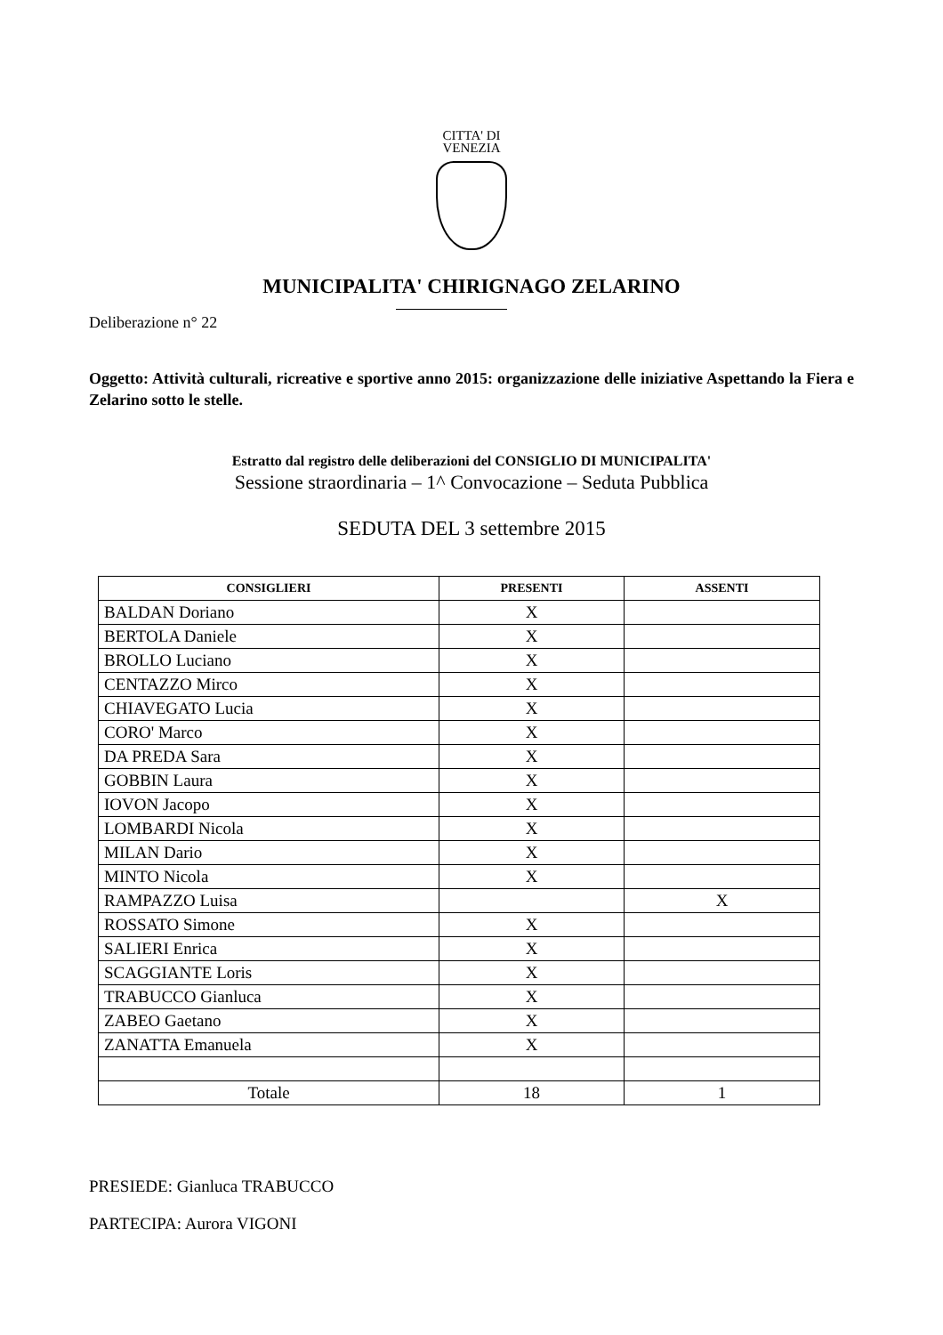CITTA' DI
VENEZIA
MUNICIPALITA' CHIRIGNAGO ZELARINO
Deliberazione n° 22
Oggetto: Attività culturali, ricreative e sportive anno 2015: organizzazione delle iniziative Aspettando la Fiera e Zelarino sotto le stelle.
Estratto dal registro delle deliberazioni del CONSIGLIO DI MUNICIPALITA'
Sessione straordinaria – 1^ Convocazione – Seduta Pubblica
SEDUTA DEL 3 settembre 2015
| CONSIGLIERI | PRESENTI | ASSENTI |
| --- | --- | --- |
| BALDAN Doriano | X | |
| BERTOLA Daniele | X | |
| BROLLO Luciano | X | |
| CENTAZZO Mirco | X | |
| CHIAVEGATO Lucia | X | |
| CORO' Marco | X | |
| DA PREDA Sara | X | |
| GOBBIN Laura | X | |
| IOVON Jacopo | X | |
| LOMBARDI Nicola | X | |
| MILAN Dario | X | |
| MINTO Nicola | X | |
| RAMPAZZO Luisa | | X |
| ROSSATO Simone | X | |
| SALIERI Enrica | X | |
| SCAGGIANTE Loris | X | |
| TRABUCCO Gianluca | X | |
| ZABEO Gaetano | X | |
| ZANATTA Emanuela | X | |
| Totale | 18 | 1 |
PRESIEDE: Gianluca TRABUCCO
PARTECIPA: Aurora VIGONI